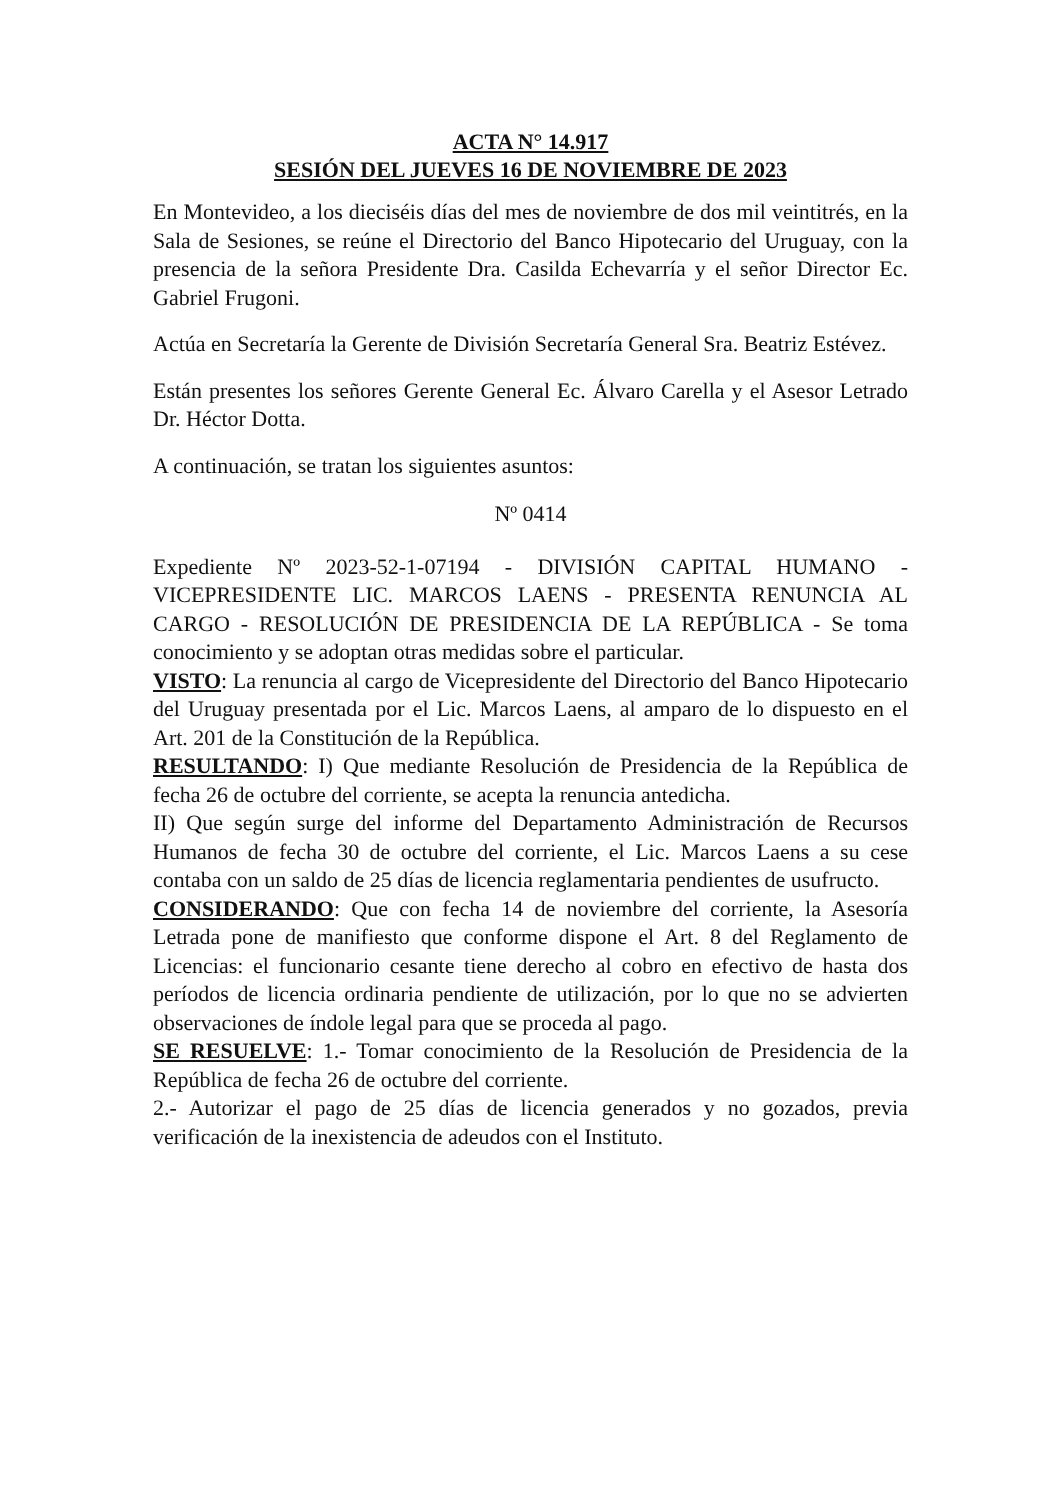ACTA N° 14.917
SESIÓN DEL JUEVES 16 DE NOVIEMBRE DE 2023
En Montevideo, a los dieciséis días del mes de noviembre de dos mil veintitrés, en la Sala de Sesiones, se reúne el Directorio del Banco Hipotecario del Uruguay, con la presencia de la señora Presidente Dra. Casilda Echevarría y el señor Director Ec. Gabriel Frugoni.
Actúa en Secretaría la Gerente de División Secretaría General Sra. Beatriz Estévez.
Están presentes los señores Gerente General Ec. Álvaro Carella y el Asesor Letrado Dr. Héctor Dotta.
A continuación, se tratan los siguientes asuntos:
Nº 0414
Expediente Nº 2023-52-1-07194 - DIVISIÓN CAPITAL HUMANO - VICEPRESIDENTE LIC. MARCOS LAENS - PRESENTA RENUNCIA AL CARGO - RESOLUCIÓN DE PRESIDENCIA DE LA REPÚBLICA - Se toma conocimiento y se adoptan otras medidas sobre el particular.
VISTO: La renuncia al cargo de Vicepresidente del Directorio del Banco Hipotecario del Uruguay presentada por el Lic. Marcos Laens, al amparo de lo dispuesto en el Art. 201 de la Constitución de la República.
RESULTANDO: I) Que mediante Resolución de Presidencia de la República de fecha 26 de octubre del corriente, se acepta la renuncia antedicha.
II) Que según surge del informe del Departamento Administración de Recursos Humanos de fecha 30 de octubre del corriente, el Lic. Marcos Laens a su cese contaba con un saldo de 25 días de licencia reglamentaria pendientes de usufructo.
CONSIDERANDO: Que con fecha 14 de noviembre del corriente, la Asesoría Letrada pone de manifiesto que conforme dispone el Art. 8 del Reglamento de Licencias: el funcionario cesante tiene derecho al cobro en efectivo de hasta dos períodos de licencia ordinaria pendiente de utilización, por lo que no se advierten observaciones de índole legal para que se proceda al pago.
SE RESUELVE: 1.- Tomar conocimiento de la Resolución de Presidencia de la República de fecha 26 de octubre del corriente.
2.- Autorizar el pago de 25 días de licencia generados y no gozados, previa verificación de la inexistencia de adeudos con el Instituto.